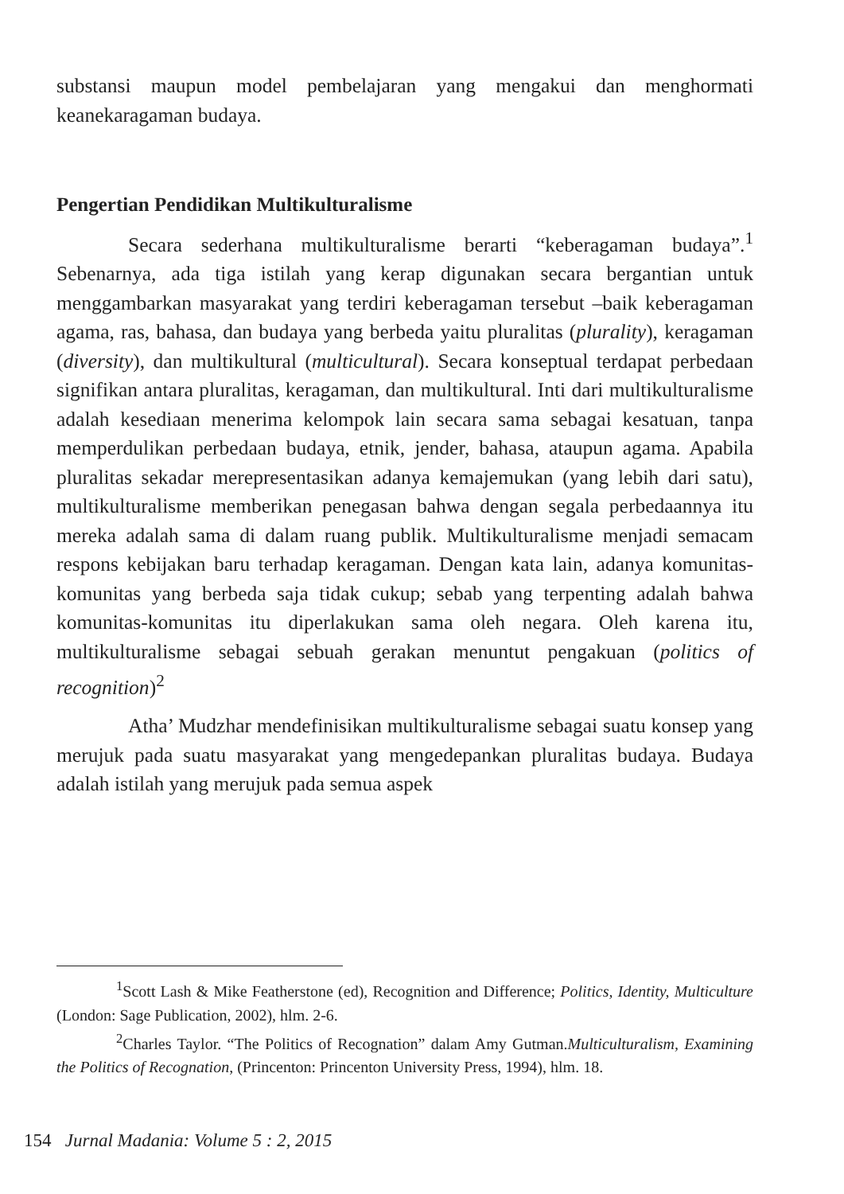substansi maupun model pembelajaran yang mengakui dan menghormati keanekaragaman budaya.
Pengertian Pendidikan Multikulturalisme
Secara sederhana multikulturalisme berarti “keberagaman budaya”.<sup>1</sup> Sebenarnya, ada tiga istilah yang kerap digunakan secara bergantian untuk menggambarkan masyarakat yang terdiri keberagaman tersebut –baik keberagaman agama, ras, bahasa, dan budaya yang berbeda yaitu pluralitas (plurality), keragaman (diversity), dan multikultural (multicultural). Secara konseptual terdapat perbedaan signifikan antara pluralitas, keragaman, dan multikultural. Inti dari multikulturalisme adalah kesediaan menerima kelompok lain secara sama sebagai kesatuan, tanpa memperdulikan perbedaan budaya, etnik, jender, bahasa, ataupun agama. Apabila pluralitas sekadar merepresentasikan adanya kemajemukan (yang lebih dari satu), multikulturalisme memberikan penegasan bahwa dengan segala perbedaannya itu mereka adalah sama di dalam ruang publik. Multikulturalisme menjadi semacam respons kebijakan baru terhadap keragaman. Dengan kata lain, adanya komunitas-komunitas yang berbeda saja tidak cukup; sebab yang terpenting adalah bahwa komunitas-komunitas itu diperlakukan sama oleh negara. Oleh karena itu, multikulturalisme sebagai sebuah gerakan menuntut pengakuan (politics of recognition)<sup>2</sup>
Atha’ Mudzhar mendefinisikan multikulturalisme sebagai suatu konsep yang merujuk pada suatu masyarakat yang mengedepankan pluralitas budaya. Budaya adalah istilah yang merujuk pada semua aspek
<sup>1</sup> Scott Lash & Mike Featherstone (ed), Recognition and Difference; Politics, Identity, Multiculture (London: Sage Publication, 2002), hlm. 2-6.
<sup>2</sup> Charles Taylor. “The Politics of Recognation” dalam Amy Gutman.Multiculturalism, Examining the Politics of Recognation, (Princenton: Princenton University Press, 1994), hlm. 18.
154 Jurnal Madania: Volume 5 : 2, 2015